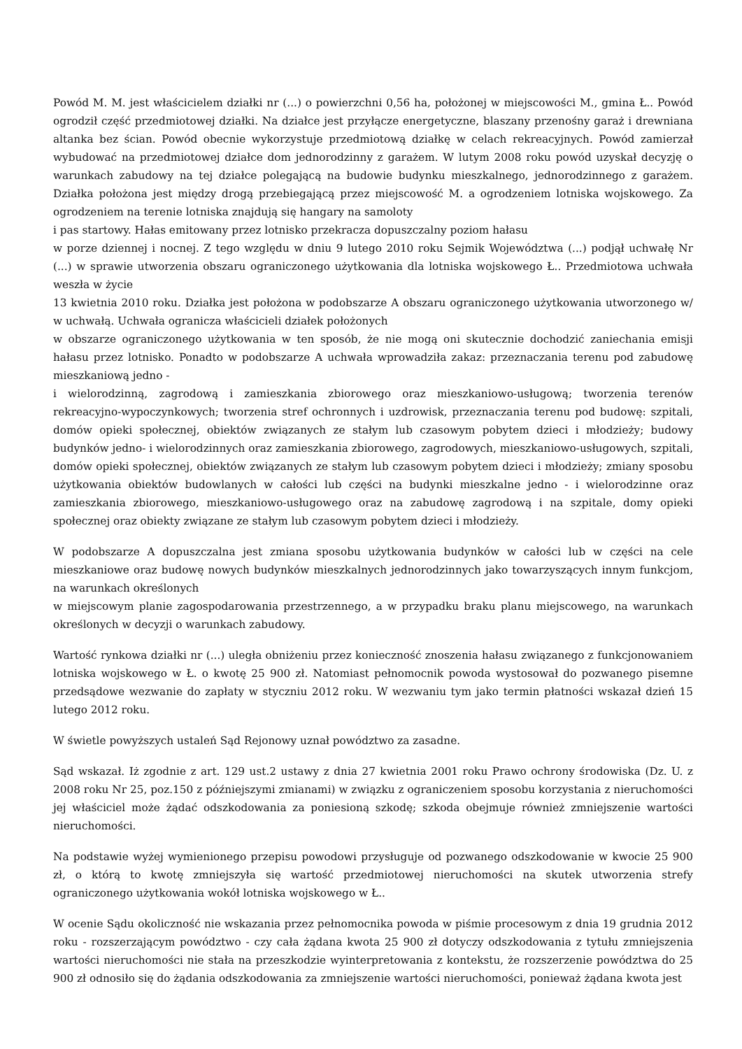Powód M. M. jest właścicielem działki nr (...) o powierzchni 0,56 ha, położonej w miejscowości M., gmina Ł.. Powód ogrodził część przedmiotowej działki. Na działce jest przyłącze energetyczne, blaszany przenośny garaż i drewniana altanka bez ścian. Powód obecnie wykorzystuje przedmiotową działkę w celach rekreacyjnych. Powód zamierzał wybudować na przedmiotowej działce dom jednorodzinny z garażem. W lutym 2008 roku powód uzyskał decyzję o warunkach zabudowy na tej działce polegającą na budowie budynku mieszkalnego, jednorodzinnego z garażem. Działka położona jest między drogą przebiegającą przez miejscowość M. a ogrodzeniem lotniska wojskowego. Za ogrodzeniem na terenie lotniska znajdują się hangary na samoloty
i pas startowy. Hałas emitowany przez lotnisko przekracza dopuszczalny poziom hałasu
w porze dziennej i nocnej. Z tego względu w dniu 9 lutego 2010 roku Sejmik Województwa (...) podjął uchwałę Nr (...) w sprawie utworzenia obszaru ograniczonego użytkowania dla lotniska wojskowego Ł.. Przedmiotowa uchwała weszła w życie
13 kwietnia 2010 roku. Działka jest położona w podobszarze A obszaru ograniczonego użytkowania utworzonego w/ w uchwałą. Uchwała ogranicza właścicieli działek położonych
w obszarze ograniczonego użytkowania w ten sposób, że nie mogą oni skutecznie dochodzić zaniechania emisji hałasu przez lotnisko. Ponadto w podobszarze A uchwała wprowadziła zakaz: przeznaczania terenu pod zabudowę mieszkaniową jedno -
i wielorodzinną, zagrodową i zamieszkania zbiorowego oraz mieszkaniowo-usługową; tworzenia terenów rekreacyjno-wypoczynkowych; tworzenia stref ochronnych i uzdrowisk, przeznaczania terenu pod budowę: szpitali, domów opieki społecznej, obiektów związanych ze stałym lub czasowym pobytem dzieci i młodzieży; budowy budynków jedno- i wielorodzinnych oraz zamieszkania zbiorowego, zagrodowych, mieszkaniowo-usługowych, szpitali, domów opieki społecznej, obiektów związanych ze stałym lub czasowym pobytem dzieci i młodzieży; zmiany sposobu użytkowania obiektów budowlanych w całości lub części na budynki mieszkalne jedno - i wielorodzinne oraz zamieszkania zbiorowego, mieszkaniowo-usługowego oraz na zabudowę zagrodową i na szpitale, domy opieki społecznej oraz obiekty związane ze stałym lub czasowym pobytem dzieci i młodzieży.
W podobszarze A dopuszczalna jest zmiana sposobu użytkowania budynków w całości lub w części na cele mieszkaniowe oraz budowę nowych budynków mieszkalnych jednorodzinnych jako towarzyszących innym funkcjom, na warunkach określonych
w miejscowym planie zagospodarowania przestrzennego, a w przypadku braku planu miejscowego, na warunkach określonych w decyzji o warunkach zabudowy.
Wartość rynkowa działki nr (...) uległa obniżeniu przez konieczność znoszenia hałasu związanego z funkcjonowaniem lotniska wojskowego w Ł. o kwotę 25 900 zł. Natomiast pełnomocnik powoda wystosował do pozwanego pisemne przedsądowe wezwanie do zapłaty w styczniu 2012 roku. W wezwaniu tym jako termin płatności wskazał dzień 15 lutego 2012 roku.
W świetle powyższych ustaleń Sąd Rejonowy uznał powództwo za zasadne.
Sąd wskazał. Iż zgodnie z art. 129 ust.2 ustawy z dnia 27 kwietnia 2001 roku Prawo ochrony środowiska (Dz. U. z 2008 roku Nr 25, poz.150 z późniejszymi zmianami) w związku z ograniczeniem sposobu korzystania z nieruchomości jej właściciel może żądać odszkodowania za poniesioną szkodę; szkoda obejmuje również zmniejszenie wartości nieruchomości.
Na podstawie wyżej wymienionego przepisu powodowi przysługuje od pozwanego odszkodowanie w kwocie 25 900 zł, o którą to kwotę zmniejszyła się wartość przedmiotowej nieruchomości na skutek utworzenia strefy ograniczonego użytkowania wokół lotniska wojskowego w Ł..
W ocenie Sądu okoliczność nie wskazania przez pełnomocnika powoda w piśmie procesowym z dnia 19 grudnia 2012 roku - rozszerzającym powództwo - czy cała żądana kwota 25 900 zł dotyczy odszkodowania z tytułu zmniejszenia wartości nieruchomości nie stała na przeszkodzie wyinterpretowania z kontekstu, że rozszerzenie powództwa do 25 900 zł odnosiło się do żądania odszkodowania za zmniejszenie wartości nieruchomości, ponieważ żądana kwota jest